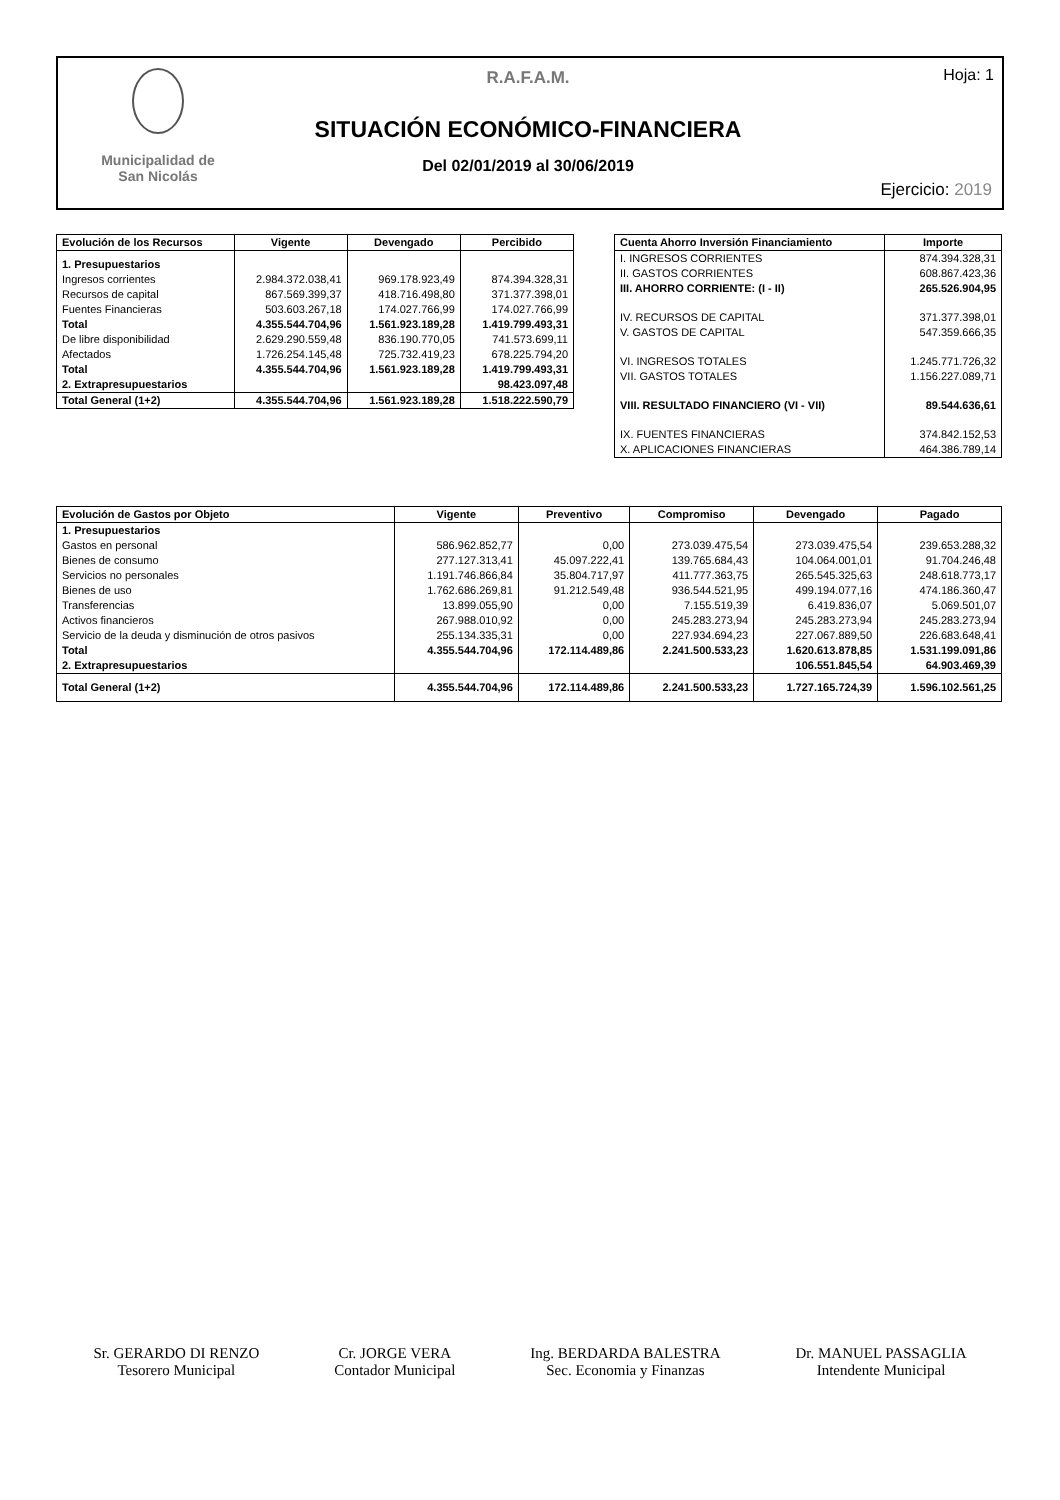Municipalidad de
San Nicolás
R.A.F.A.M.
SITUACIÓN ECONÓMICO-FINANCIERA
Del 02/01/2019 al 30/06/2019
Hoja: 1
Ejercicio: 2019
| Evolución de los Recursos | Vigente | Devengado | Percibido |
| --- | --- | --- | --- |
| 1. Presupuestarios | | | |
| Ingresos corrientes | 2.984.372.038,41 | 969.178.923,49 | 874.394.328,31 |
| Recursos de capital | 867.569.399,37 | 418.716.498,80 | 371.377.398,01 |
| Fuentes Financieras | 503.603.267,18 | 174.027.766,99 | 174.027.766,99 |
| Total | 4.355.544.704,96 | 1.561.923.189,28 | 1.419.799.493,31 |
| De libre disponibilidad | 2.629.290.559,48 | 836.190.770,05 | 741.573.699,11 |
| Afectados | 1.726.254.145,48 | 725.732.419,23 | 678.225.794,20 |
| Total | 4.355.544.704,96 | 1.561.923.189,28 | 1.419.799.493,31 |
| 2. Extrapresupuestarios | | | 98.423.097,48 |
| Total General (1+2) | 4.355.544.704,96 | 1.561.923.189,28 | 1.518.222.590,79 |
| Cuenta Ahorro Inversión Financiamiento | Importe |
| --- | --- |
| I. INGRESOS CORRIENTES | 874.394.328,31 |
| II. GASTOS CORRIENTES | 608.867.423,36 |
| III. AHORRO CORRIENTE: (I - II) | 265.526.904,95 |
| IV. RECURSOS DE CAPITAL | 371.377.398,01 |
| V. GASTOS DE CAPITAL | 547.359.666,35 |
| VI. INGRESOS TOTALES | 1.245.771.726,32 |
| VII. GASTOS TOTALES | 1.156.227.089,71 |
| VIII. RESULTADO FINANCIERO (VI - VII) | 89.544.636,61 |
| IX. FUENTES FINANCIERAS | 374.842.152,53 |
| X. APLICACIONES FINANCIERAS | 464.386.789,14 |
| Evolución de Gastos por Objeto | Vigente | Preventivo | Compromiso | Devengado | Pagado |
| --- | --- | --- | --- | --- | --- |
| 1. Presupuestarios | | | | | |
| Gastos en personal | 586.962.852,77 | 0,00 | 273.039.475,54 | 273.039.475,54 | 239.653.288,32 |
| Bienes de consumo | 277.127.313,41 | 45.097.222,41 | 139.765.684,43 | 104.064.001,01 | 91.704.246,48 |
| Servicios no personales | 1.191.746.866,84 | 35.804.717,97 | 411.777.363,75 | 265.545.325,63 | 248.618.773,17 |
| Bienes de uso | 1.762.686.269,81 | 91.212.549,48 | 936.544.521,95 | 499.194.077,16 | 474.186.360,47 |
| Transferencias | 13.899.055,90 | 0,00 | 7.155.519,39 | 6.419.836,07 | 5.069.501,07 |
| Activos financieros | 267.988.010,92 | 0,00 | 245.283.273,94 | 245.283.273,94 | 245.283.273,94 |
| Servicio de la deuda y disminución de otros pasivos | 255.134.335,31 | 0,00 | 227.934.694,23 | 227.067.889,50 | 226.683.648,41 |
| Total | 4.355.544.704,96 | 172.114.489,86 | 2.241.500.533,23 | 1.620.613.878,85 | 1.531.199.091,86 |
| 2. Extrapresupuestarios | | | | 106.551.845,54 | 64.903.469,39 |
| Total General (1+2) | 4.355.544.704,96 | 172.114.489,86 | 2.241.500.533,23 | 1.727.165.724,39 | 1.596.102.561,25 |
Sr. GERARDO DI RENZO
Tesorero Municipal
Cr. JORGE VERA
Contador Municipal
Ing. BERDARDA BALESTRA
Sec. Economia y Finanzas
Dr. MANUEL PASSAGLIA
Intendente Municipal